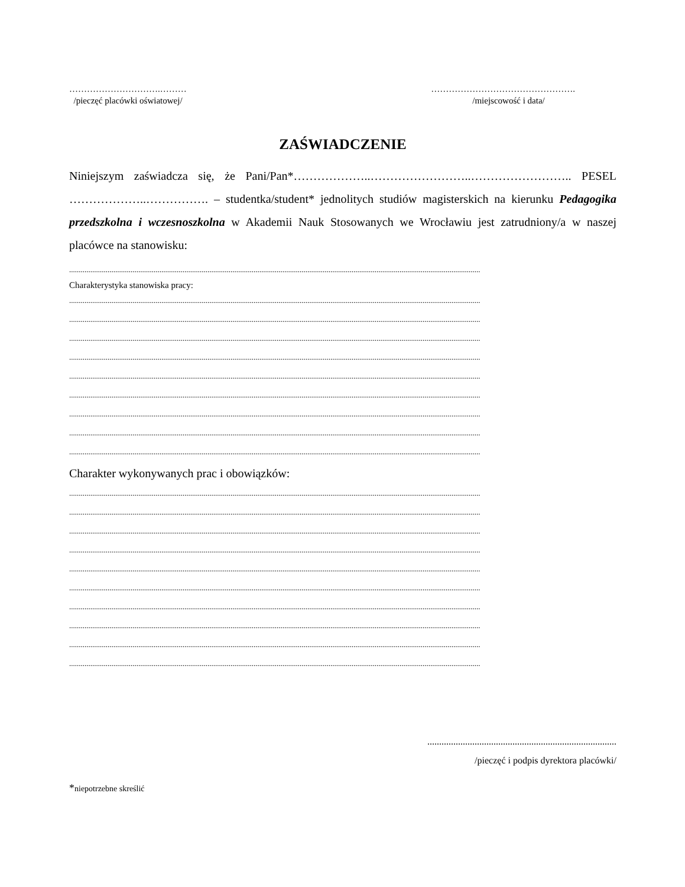………………………….………
/pieczęć placówki oświatowej/
………………………………………….
/miejscowość i data/
ZAŚWIADCZENIE
Niniejszym zaświadcza się, że Pani/Pan*………………..……………………..…………………….. PESEL ………………..……………. – studentka/student* jednolitych studiów magisterskich na kierunku Pedagogika przedszkolna i wczesnoszkolna w Akademii Nauk Stosowanych we Wrocławiu jest zatrudniony/a w naszej placówce na stanowisku:
......................................................................................................................................................................................................................
Charakterystyka stanowiska pracy:
......................................................................................................................................................................................................................
......................................................................................................................................................................................................................
......................................................................................................................................................................................................................
......................................................................................................................................................................................................................
......................................................................................................................................................................................................................
......................................................................................................................................................................................................................
......................................................................................................................................................................................................................
......................................................................................................................................................................................................................
......................................................................................................................................................................................................................
Charakter wykonywanych prac i obowiązków:
......................................................................................................................................................................................................................
......................................................................................................................................................................................................................
......................................................................................................................................................................................................................
......................................................................................................................................................................................................................
......................................................................................................................................................................................................................
......................................................................................................................................................................................................................
......................................................................................................................................................................................................................
......................................................................................................................................................................................................................
......................................................................................................................................................................................................................
......................................................................................................................................................................................................................
................................................................................
/pieczęć i podpis dyrektora placówki/
*niepotrzebne skreślić